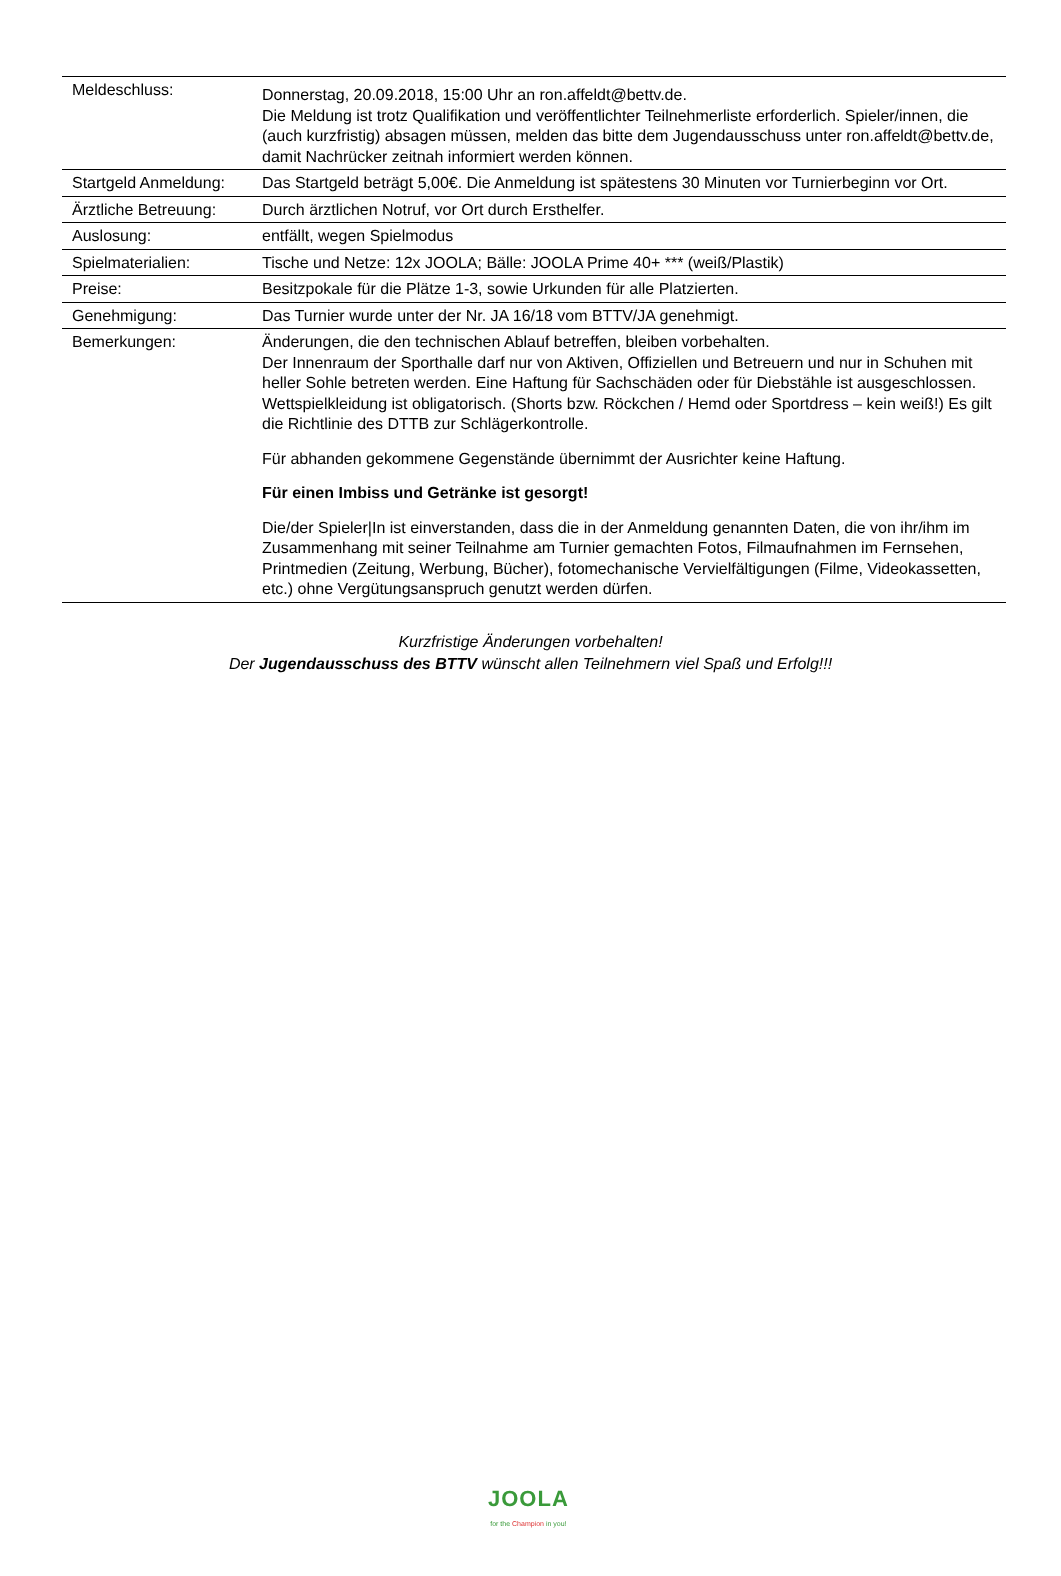| Meldeschluss: | Donnerstag, 20.09.2018, 15:00 Uhr an ron.affeldt@bettv.de. Die Meldung ist trotz Qualifikation und veröffentlichter Teilnehmerliste erforderlich. Spieler/innen, die (auch kurzfristig) absagen müssen, melden das bitte dem Jugendausschuss unter ron.affeldt@bettv.de, damit Nachrücker zeitnah informiert werden können. |
| Startgeld Anmeldung: | Das Startgeld beträgt 5,00€. Die Anmeldung ist spätestens 30 Minuten vor Turnierbeginn vor Ort. |
| Ärztliche Betreuung: | Durch ärztlichen Notruf, vor Ort durch Ersthelfer. |
| Auslosung: | entfällt, wegen Spielmodus |
| Spielmaterialien: | Tische und Netze: 12x JOOLA; Bälle: JOOLA Prime 40+ *** (weiß/Plastik) |
| Preise: | Besitzpokale für die Plätze 1-3, sowie Urkunden für alle Platzierten. |
| Genehmigung: | Das Turnier wurde unter der Nr. JA 16/18 vom BTTV/JA genehmigt. |
| Bemerkungen: | Änderungen, die den technischen Ablauf betreffen, bleiben vorbehalten. Der Innenraum der Sporthalle darf nur von Aktiven, Offiziellen und Betreuern und nur in Schuhen mit heller Sohle betreten werden. Eine Haftung für Sachschäden oder für Diebstähle ist ausgeschlossen. Wettspielkleidung ist obligatorisch. (Shorts bzw. Röckchen / Hemd oder Sportdress – kein weiß!) Es gilt die Richtlinie des DTTB zur Schlägerkontrolle. Für abhanden gekommene Gegenstände übernimmt der Ausrichter keine Haftung. Für einen Imbiss und Getränke ist gesorgt! Die/der Spieler/In ist einverstanden, dass die in der Anmeldung genannten Daten, die von ihr/ihm im Zusammenhang mit seiner Teilnahme am Turnier gemachten Fotos, Filmaufnahmen im Fernsehen, Printmedien (Zeitung, Werbung, Bücher), fotomechanische Vervielfältigungen (Filme, Videokassetten, etc.) ohne Vergütungsanspruch genutzt werden dürfen. |
Kurzfristige Änderungen vorbehalten!
Der Jugendausschuss des BTTV wünscht allen Teilnehmern viel Spaß und Erfolg!!!
JOOLA
for the Champion in you!